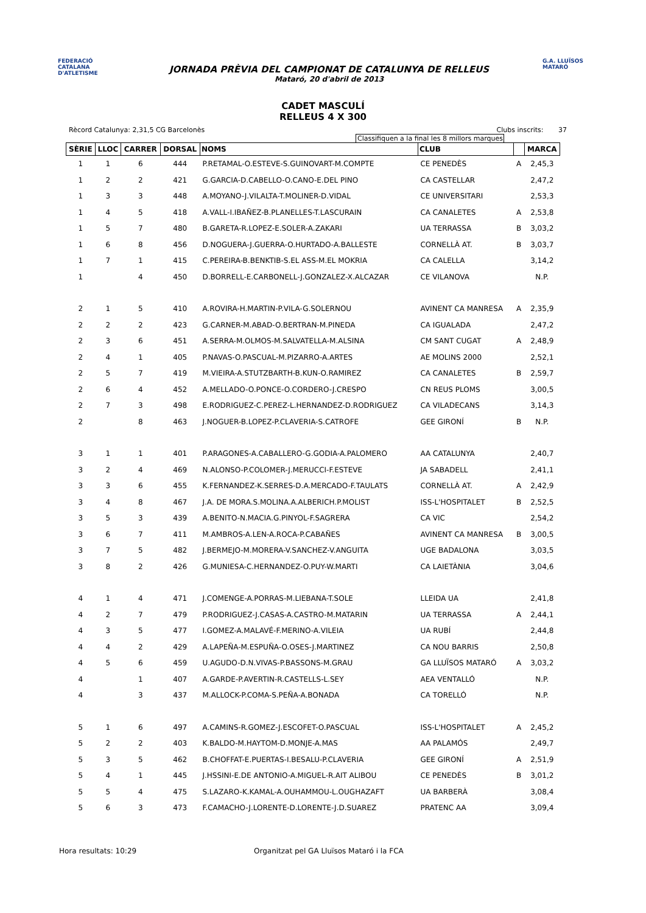FEDERACIÓ CATALANA D'ATLETISME
JORNADA PRÈVIA DEL CAMPIONAT DE CATALUNYA DE RELLEUS
Mataró, 20 d'abril de 2013
G.A. LLUÏSOS MATARÓ
CADET MASCULÍ
RELLEUS 4 X 300
Rècord Catalunya: 2,31,5 CG Barcelonès Clubs inscrits: 37
Classifiquen a la final les 8 millors marques
| SÈRIE | LLOC | CARRER | DORSAL | NOMS | CLUB | | MARCA |
| --- | --- | --- | --- | --- | --- | --- | --- |
| 1 | 1 | 6 | 444 | P.RETAMAL-O.ESTEVE-S.GUINOVART-M.COMPTE | CE PENEDÈS | A | 2,45,3 |
| 1 | 2 | 2 | 421 | G.GARCIA-D.CABELLO-O.CANO-E.DEL PINO | CA CASTELLAR | | 2,47,2 |
| 1 | 3 | 3 | 448 | A.MOYANO-J.VILALTA-T.MOLINER-D.VIDAL | CE UNIVERSITARI | | 2,53,3 |
| 1 | 4 | 5 | 418 | A.VALL-I.IBAÑEZ-B.PLANELLES-T.LASCURAIN | CA CANALETES | A | 2,53,8 |
| 1 | 5 | 7 | 480 | B.GARETA-R.LOPEZ-E.SOLER-A.ZAKARI | UA TERRASSA | B | 3,03,2 |
| 1 | 6 | 8 | 456 | D.NOGUERA-J.GUERRA-O.HURTADO-A.BALLESTE | CORNELLÀ AT. | B | 3,03,7 |
| 1 | 7 | 1 | 415 | C.PEREIRA-B.BENKTIB-S.EL ASS-M.EL MOKRIA | CA CALELLA | | 3,14,2 |
| 1 | | 4 | 450 | D.BORRELL-E.CARBONELL-J.GONZALEZ-X.ALCAZAR | CE VILANOVA | | N.P. |
| 2 | 1 | 5 | 410 | A.ROVIRA-H.MARTIN-P.VILA-G.SOLERNOU | AVINENT CA MANRESA | A | 2,35,9 |
| 2 | 2 | 2 | 423 | G.CARNER-M.ABAD-O.BERTRAN-M.PINEDA | CA IGUALADA | | 2,47,2 |
| 2 | 3 | 6 | 451 | A.SERRA-M.OLMOS-M.SALVATELLA-M.ALSINA | CM SANT CUGAT | A | 2,48,9 |
| 2 | 4 | 1 | 405 | P.NAVAS-O.PASCUAL-M.PIZARRO-A.ARTES | AE MOLINS 2000 | | 2,52,1 |
| 2 | 5 | 7 | 419 | M.VIEIRA-A.STUTZBARTH-B.KUN-O.RAMIREZ | CA CANALETES | B | 2,59,7 |
| 2 | 6 | 4 | 452 | A.MELLADO-O.PONCE-O.CORDERO-J.CRESPO | CN REUS PLOMS | | 3,00,5 |
| 2 | 7 | 3 | 498 | E.RODRIGUEZ-C.PEREZ-L.HERNANDEZ-D.RODRIGUEZ | CA VILADECANS | | 3,14,3 |
| 2 | | 8 | 463 | J.NOGUER-B.LOPEZ-P.CLAVERIA-S.CATROFE | GEE GIRONÍ | B | N.P. |
| 3 | 1 | 1 | 401 | P.ARAGONES-A.CABALLERO-G.GODIA-A.PALOMERO | AA CATALUNYA | | 2,40,7 |
| 3 | 2 | 4 | 469 | N.ALONSO-P.COLOMER-J.MERUCCI-F.ESTEVE | JA SABADELL | | 2,41,1 |
| 3 | 3 | 6 | 455 | K.FERNANDEZ-K.SERRES-D.A.MERCADO-F.TAULATS | CORNELLÀ AT. | A | 2,42,9 |
| 3 | 4 | 8 | 467 | J.A. DE MORA.S.MOLINA.A.ALBERICH.P.MOLIST | ISS-L'HOSPITALET | B | 2,52,5 |
| 3 | 5 | 3 | 439 | A.BENITO-N.MACIA.G.PINYOL-F.SAGRERA | CA VIC | | 2,54,2 |
| 3 | 6 | 7 | 411 | M.AMBROS-A.LEN-A.ROCA-P.CABAÑES | AVINENT CA MANRESA | B | 3,00,5 |
| 3 | 7 | 5 | 482 | J.BERMEJO-M.MORERA-V.SANCHEZ-V.ANGUITA | UGE BADALONA | | 3,03,5 |
| 3 | 8 | 2 | 426 | G.MUNIESA-C.HERNANDEZ-O.PUY-W.MARTI | CA LAIETÀNIA | | 3,04,6 |
| 4 | 1 | 4 | 471 | J.COMENGE-A.PORRAS-M.LIEBANA-T.SOLE | LLEIDA UA | | 2,41,8 |
| 4 | 2 | 7 | 479 | P.RODRIGUEZ-J.CASAS-A.CASTRO-M.MATARIN | UA TERRASSA | A | 2,44,1 |
| 4 | 3 | 5 | 477 | I.GOMEZ-A.MALAVÉ-F.MERINO-A.VILEIA | UA RUBÍ | | 2,44,8 |
| 4 | 4 | 2 | 429 | A.LAPEÑA-M.ESPUÑA-O.OSES-J.MARTINEZ | CA NOU BARRIS | | 2,50,8 |
| 4 | 5 | 6 | 459 | U.AGUDO-D.N.VIVAS-P.BASSONS-M.GRAU | GA LLUÏSOS MATARÓ | A | 3,03,2 |
| 4 | | 1 | 407 | A.GARDE-P.AVERTIN-R.CASTELLS-L.SEY | AEA VENTALLÓ | | N.P. |
| 4 | | 3 | 437 | M.ALLOCK-P.COMA-S.PEÑA-A.BONADA | CA TORELLÓ | | N.P. |
| 5 | 1 | 6 | 497 | A.CAMINS-R.GOMEZ-J.ESCOFET-O.PASCUAL | ISS-L'HOSPITALET | A | 2,45,2 |
| 5 | 2 | 2 | 403 | K.BALDO-M.HAYTOM-D.MONJE-A.MAS | AA PALAMÓS | | 2,49,7 |
| 5 | 3 | 5 | 462 | B.CHOFFAT-E.PUERTAS-I.BESALU-P.CLAVERIA | GEE GIRONÍ | A | 2,51,9 |
| 5 | 4 | 1 | 445 | J.HSSINI-E.DE ANTONIO-A.MIGUEL-R.AIT ALIBOU | CE PENEDÈS | B | 3,01,2 |
| 5 | 5 | 4 | 475 | S.LAZARO-K.KAMAL-A.OUHAMMOU-L.OUGHAZAFT | UA BARBERÀ | | 3,08,4 |
| 5 | 6 | 3 | 473 | F.CAMACHO-J.LORENTE-D.LORENTE-J.D.SUAREZ | PRATENC AA | | 3,09,4 |
Hora resultats: 10:29 Organitzat pel GA Lluïsos Mataró i la FCA